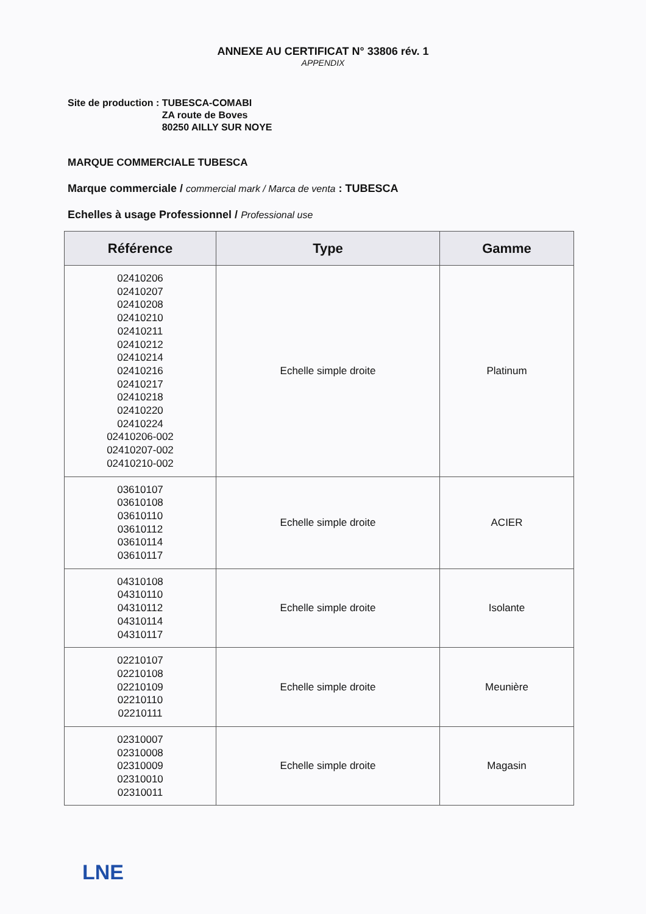ANNEXE AU CERTIFICAT N° 33806 rév. 1
APPENDIX
Site de production : TUBESCA-COMABI
ZA route de Boves
80250 AILLY SUR NOYE
MARQUE COMMERCIALE TUBESCA
Marque commerciale / commercial mark / Marca de venta : TUBESCA
Echelles à usage Professionnel / Professional use
| Référence | Type | Gamme |
| --- | --- | --- |
| 02410206 02410207 02410208 02410210 02410211 02410212 02410214 02410216 02410217 02410218 02410220 02410224 02410206-002 02410207-002 02410210-002 | Echelle simple droite | Platinum |
| 03610107 03610108 03610110 03610112 03610114 03610117 | Echelle simple droite | ACIER |
| 04310108 04310110 04310112 04310114 04310117 | Echelle simple droite | Isolante |
| 02210107 02210108 02210109 02210110 02210111 | Echelle simple droite | Meunière |
| 02310007 02310008 02310009 02310010 02310011 | Echelle simple droite | Magasin |
LNE